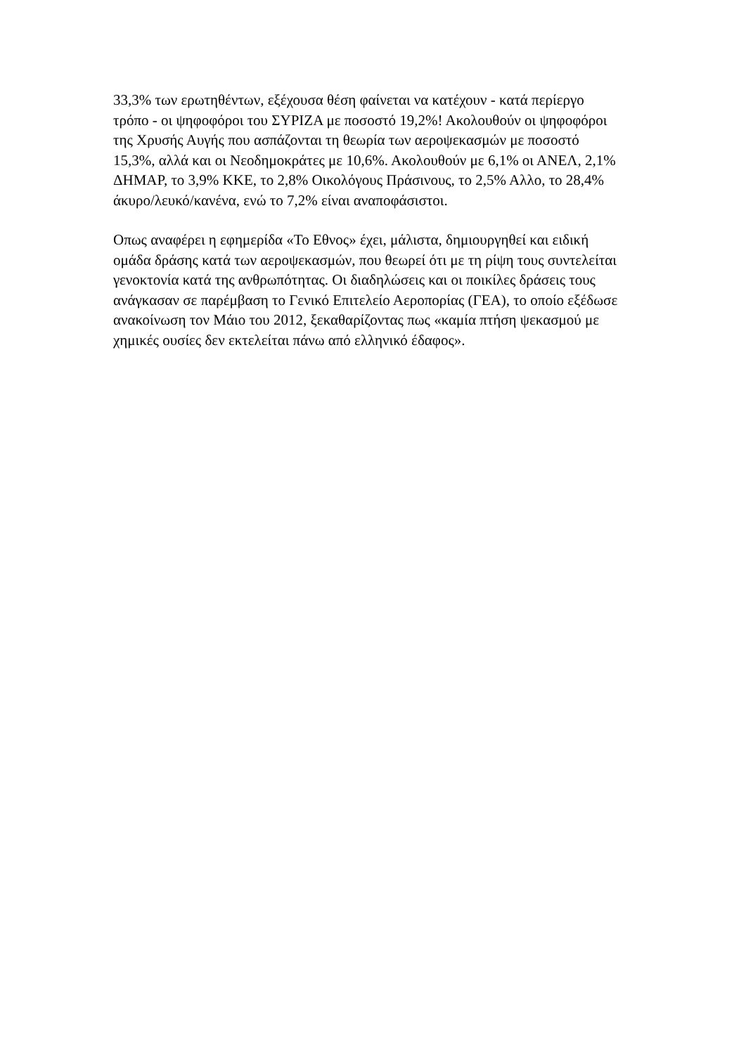33,3% των ερωτηθέντων, εξέχουσα θέση φαίνεται να κατέχουν - κατά περίεργο τρόπο - οι ψηφοφόροι του ΣΥΡΙΖΑ με ποσοστό 19,2%! Ακολουθούν οι ψηφοφόροι της Χρυσής Αυγής που ασπάζονται τη θεωρία των αεροψεκασμών με ποσοστό 15,3%, αλλά και οι Νεοδημοκράτες με 10,6%. Ακολουθούν με 6,1% οι ΑΝΕΛ, 2,1% ΔΗΜΑΡ, το 3,9% ΚΚΕ, το 2,8% Οικολόγους Πράσινους, το 2,5% Αλλο, το 28,4% άκυρο/λευκό/κανένα, ενώ το 7,2% είναι αναποφάσιστοι.
Οπως αναφέρει η εφημερίδα «Το Εθνος» έχει, μάλιστα, δημιουργηθεί και ειδική ομάδα δράσης κατά των αεροψεκασμών, που θεωρεί ότι με τη ρίψη τους συντελείται γενοκτονία κατά της ανθρωπότητας. Οι διαδηλώσεις και οι ποικίλες δράσεις τους ανάγκασαν σε παρέμβαση το Γενικό Επιτελείο Αεροπορίας (ΓΕΑ), το οποίο εξέδωσε ανακοίνωση τον Μάιο του 2012, ξεκαθαρίζοντας πως «καμία πτήση ψεκασμού με χημικές ουσίες δεν εκτελείται πάνω από ελληνικό έδαφος».